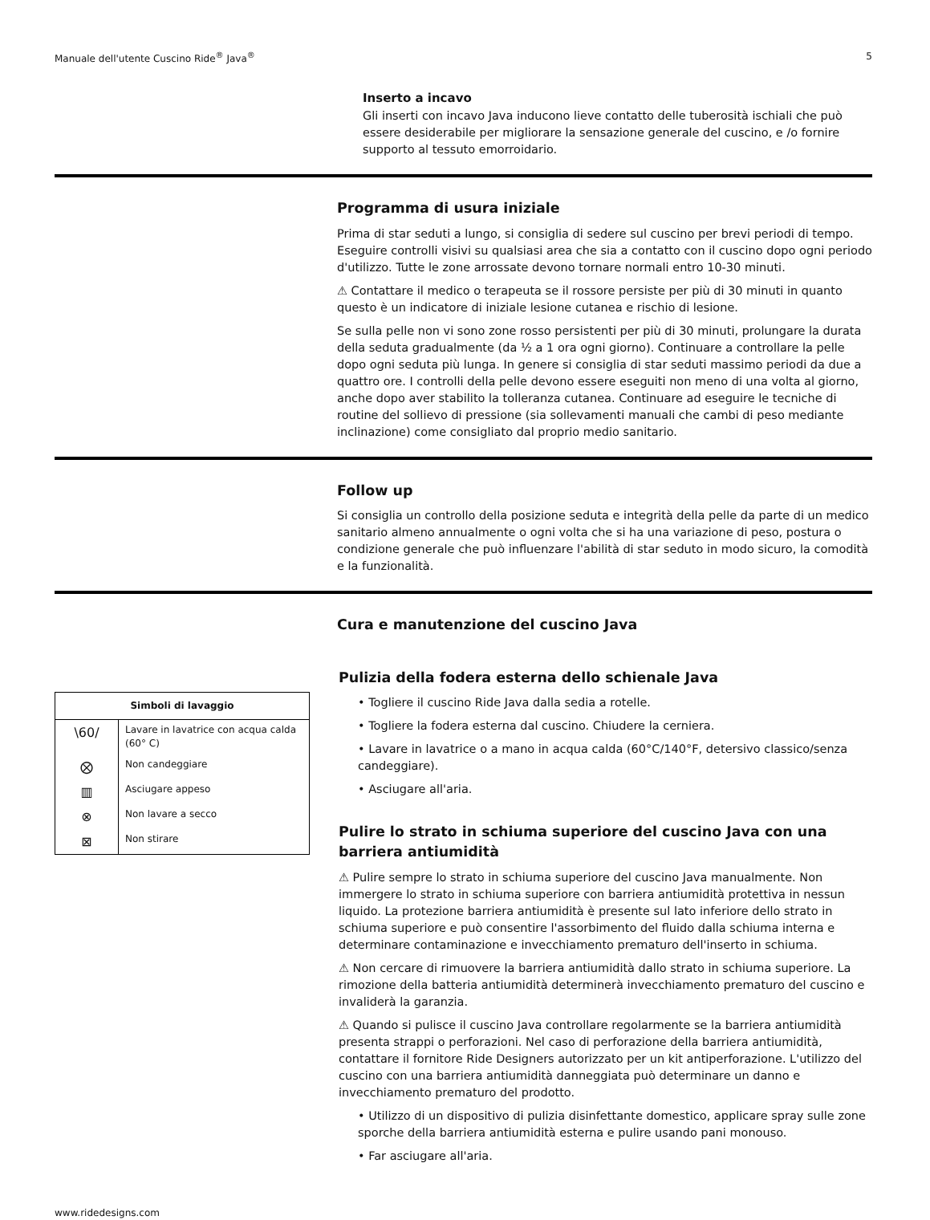Manuale dell'utente Cuscino Ride<sup>®</sup> Java<sup>®</sup> 5
Inserto a incavo
Gli inserti con incavo Java inducono lieve contatto delle tuberosità ischiali che può essere desiderabile per migliorare la sensazione generale del cuscino, e /o fornire supporto al tessuto emorroidario.
Programma di usura iniziale
Prima di star seduti a lungo, si consiglia di sedere sul cuscino per brevi periodi di tempo. Eseguire controlli visivi su qualsiasi area che sia a contatto con il cuscino dopo ogni periodo d'utilizzo. Tutte le zone arrossate devono tornare normali entro 10-30 minuti.
⚠ Contattare il medico o terapeuta se il rossore persiste per più di 30 minuti in quanto questo è un indicatore di iniziale lesione cutanea e rischio di lesione.
Se sulla pelle non vi sono zone rosso persistenti per più di 30 minuti, prolungare la durata della seduta gradualmente (da ½ a 1 ora ogni giorno). Continuare a controllare la pelle dopo ogni seduta più lunga. In genere si consiglia di star seduti massimo periodi da due a quattro ore. I controlli della pelle devono essere eseguiti non meno di una volta al giorno, anche dopo aver stabilito la tolleranza cutanea. Continuare ad eseguire le tecniche di routine del sollievo di pressione (sia sollevamenti manuali che cambi di peso mediante inclinazione) come consigliato dal proprio medio sanitario.
Follow up
Si consiglia un controllo della posizione seduta e integrità della pelle da parte di un medico sanitario almeno annualmente o ogni volta che si ha una variazione di peso, postura o condizione generale che può influenzare l'abilità di star seduto in modo sicuro, la comodità e la funzionalità.
Cura e manutenzione del cuscino Java
| Simboli di lavaggio | |
| --- | --- |
| \60/ | Lavare in lavatrice con acqua calda (60° C) |
| ⨂ | Non candeggiare |
| ▥ | Asciugare appeso |
| ⊗ | Non lavare a secco |
| ⊠ | Non stirare |
Pulizia della fodera esterna dello schienale Java
• Togliere il cuscino Ride Java dalla sedia a rotelle.
• Togliere la fodera esterna dal cuscino. Chiudere la cerniera.
• Lavare in lavatrice o a mano in acqua calda (60°C/140°F, detersivo classico/senza candeggiare).
• Asciugare all'aria.
Pulire lo strato in schiuma superiore del cuscino Java con una barriera antiumidità
⚠ Pulire sempre lo strato in schiuma superiore del cuscino Java manualmente. Non immergere lo strato in schiuma superiore con barriera antiumidità protettiva in nessun liquido. La protezione barriera antiumidità è presente sul lato inferiore dello strato in schiuma superiore e può consentire l'assorbimento del fluido dalla schiuma interna e determinare contaminazione e invecchiamento prematuro dell'inserto in schiuma.
⚠ Non cercare di rimuovere la barriera antiumidità dallo strato in schiuma superiore. La rimozione della batteria antiumidità determinerà invecchiamento prematuro del cuscino e invaliderà la garanzia.
⚠ Quando si pulisce il cuscino Java controllare regolarmente se la barriera antiumidità presenta strappi o perforazioni. Nel caso di perforazione della barriera antiumidità, contattare il fornitore Ride Designers autorizzato per un kit antiperforazione. L'utilizzo del cuscino con una barriera antiumidità danneggiata può determinare un danno e invecchiamento prematuro del prodotto.
• Utilizzo di un dispositivo di pulizia disinfettante domestico, applicare spray sulle zone sporche della barriera antiumidità esterna e pulire usando pani monouso.
• Far asciugare all'aria.
www.ridedesigns.com